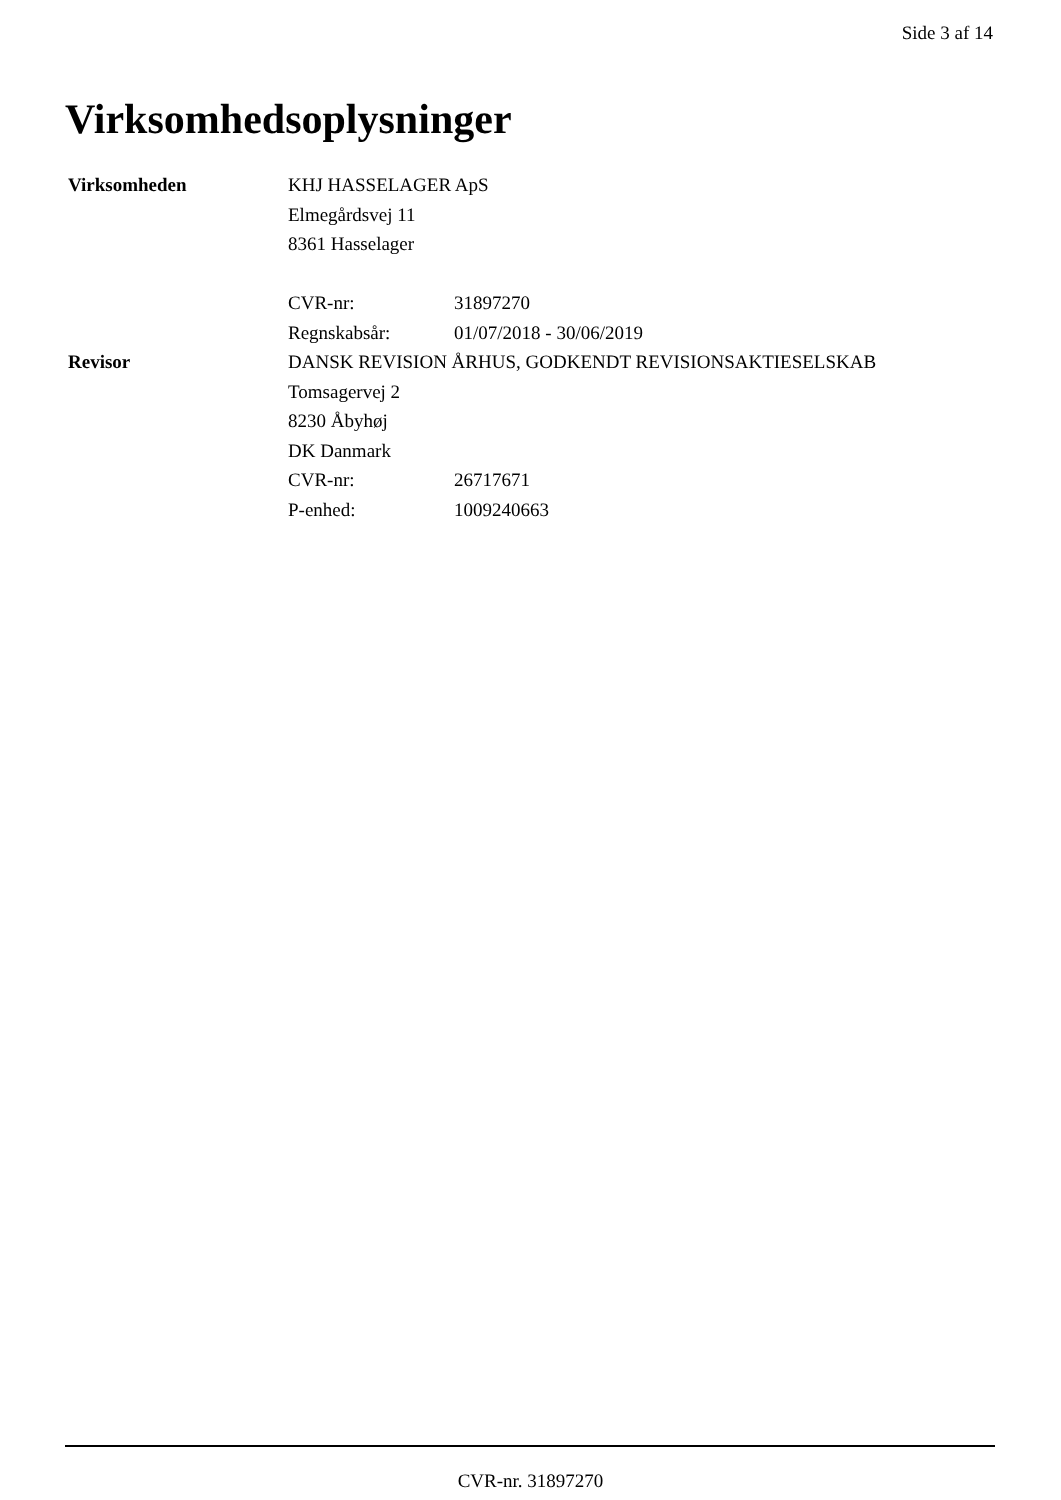Side 3 af 14
Virksomhedsoplysninger
| Virksomheden | KHJ HASSELAGER ApS | |
| | Elmegårdsvej 11 | |
| | 8361 Hasselager | |
| | CVR-nr: | 31897270 |
| | Regnskabsår: | 01/07/2018 - 30/06/2019 |
| Revisor | DANSK REVISION ÅRHUS, GODKENDT REVISIONSAKTIESELSKAB | |
| | Tomsagervej 2 | |
| | 8230 Åbyhøj | |
| | DK Danmark | |
| | CVR-nr: | 26717671 |
| | P-enhed: | 1009240663 |
CVR-nr. 31897270